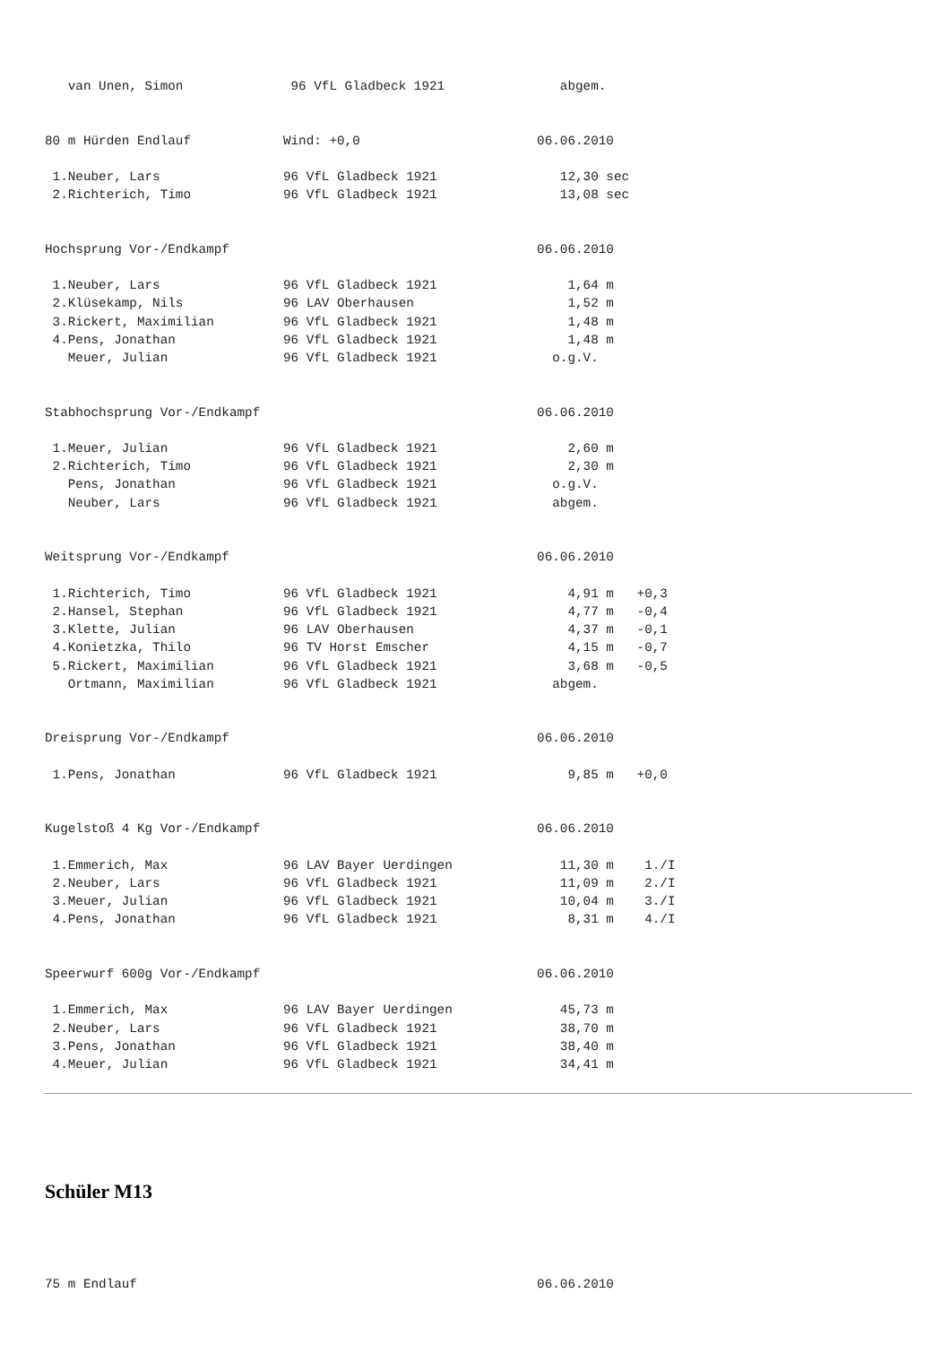van Unen, Simon              96 VfL Gladbeck 1921               abgem.


80 m Hürden Endlauf            Wind: +0,0                       06.06.2010

 1.Neuber, Lars                96 VfL Gladbeck 1921                12,30 sec
 2.Richterich, Timo            96 VfL Gladbeck 1921                13,08 sec


Hochsprung Vor-/Endkampf                                        06.06.2010

 1.Neuber, Lars                96 VfL Gladbeck 1921                 1,64 m
 2.Klüsekamp, Nils             96 LAV Oberhausen                    1,52 m
 3.Rickert, Maximilian         96 VfL Gladbeck 1921                 1,48 m
 4.Pens, Jonathan              96 VfL Gladbeck 1921                 1,48 m
   Meuer, Julian               96 VfL Gladbeck 1921               o.g.V.


Stabhochsprung Vor-/Endkampf                                    06.06.2010

 1.Meuer, Julian               96 VfL Gladbeck 1921                 2,60 m
 2.Richterich, Timo            96 VfL Gladbeck 1921                 2,30 m
   Pens, Jonathan              96 VfL Gladbeck 1921               o.g.V.
   Neuber, Lars                96 VfL Gladbeck 1921               abgem.


Weitsprung Vor-/Endkampf                                        06.06.2010

 1.Richterich, Timo            96 VfL Gladbeck 1921                 4,91 m   +0,3
 2.Hansel, Stephan             96 VfL Gladbeck 1921                 4,77 m   -0,4
 3.Klette, Julian              96 LAV Oberhausen                    4,37 m   -0,1
 4.Konietzka, Thilo            96 TV Horst Emscher                  4,15 m   -0,7
 5.Rickert, Maximilian         96 VfL Gladbeck 1921                 3,68 m   -0,5
   Ortmann, Maximilian         96 VfL Gladbeck 1921               abgem.


Dreisprung Vor-/Endkampf                                        06.06.2010

 1.Pens, Jonathan              96 VfL Gladbeck 1921                 9,85 m   +0,0


Kugelstoß 4 Kg Vor-/Endkampf                                    06.06.2010

 1.Emmerich, Max               96 LAV Bayer Uerdingen              11,30 m    1./I
 2.Neuber, Lars                96 VfL Gladbeck 1921                11,09 m    2./I
 3.Meuer, Julian               96 VfL Gladbeck 1921                10,04 m    3./I
 4.Pens, Jonathan              96 VfL Gladbeck 1921                 8,31 m    4./I


Speerwurf 600g Vor-/Endkampf                                    06.06.2010

 1.Emmerich, Max               96 LAV Bayer Uerdingen              45,73 m
 2.Neuber, Lars                96 VfL Gladbeck 1921                38,70 m
 3.Pens, Jonathan              96 VfL Gladbeck 1921                38,40 m
 4.Meuer, Julian               96 VfL Gladbeck 1921                34,41 m
Schüler M13
75 m Endlauf                                                    06.06.2010